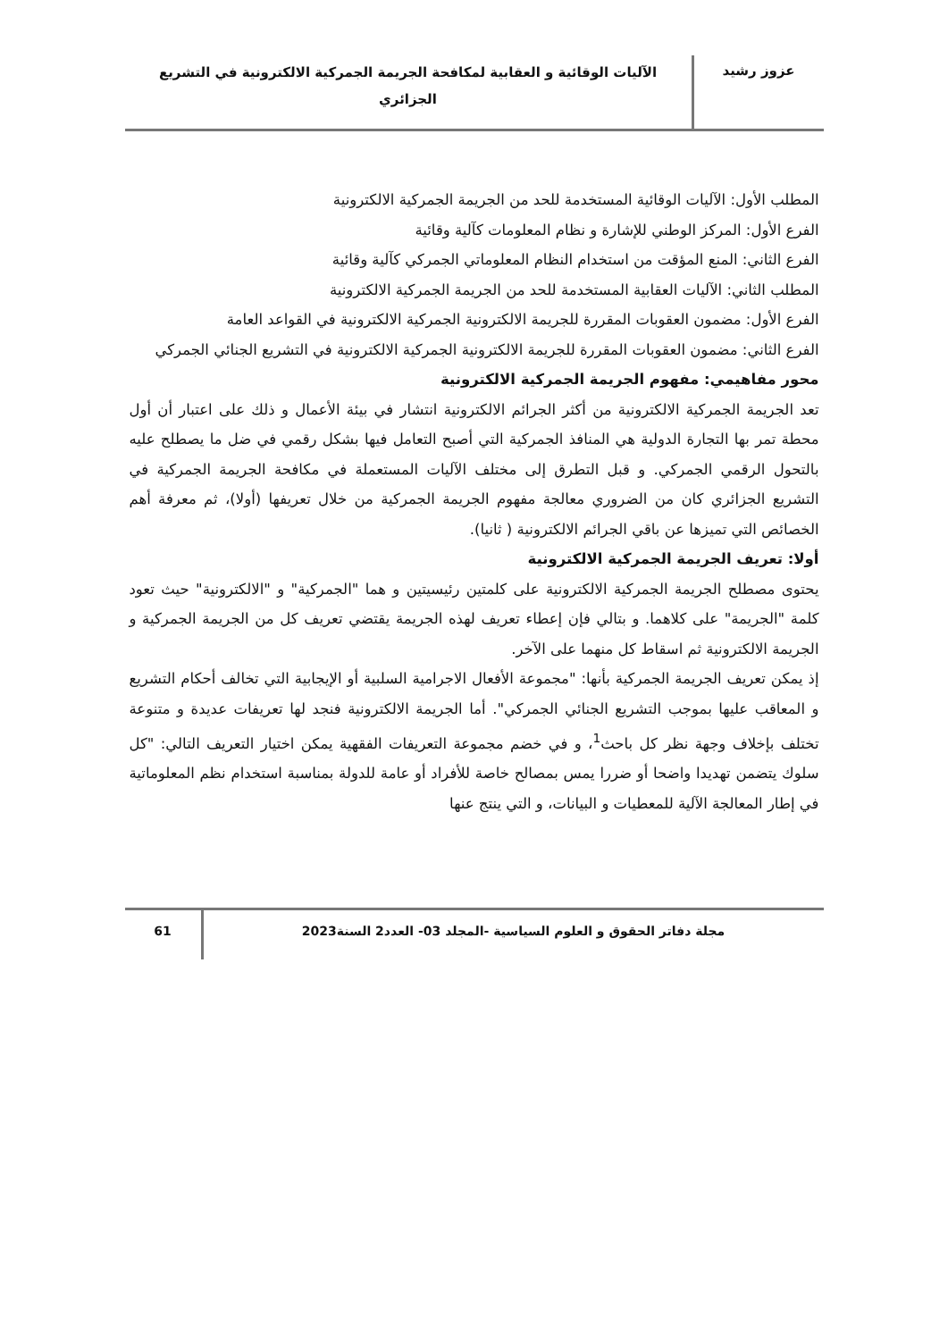عزوز رشيد
الآليات الوقائية و العقابية لمكافحة الجريمة الجمركية الالكترونية في التشريع
الجزائري
المطلب الأول: الآليات الوقائية المستخدمة للحد من الجريمة الجمركية الالكترونية
الفرع الأول: المركز الوطني للإشارة و نظام المعلومات كآلية وقائية
الفرع الثاني: المنع المؤقت من استخدام النظام المعلوماتي الجمركي كآلية وقائية
المطلب الثاني: الآليات العقابية المستخدمة للحد من الجريمة الجمركية الالكترونية
الفرع الأول: مضمون العقوبات المقررة للجريمة الالكترونية الجمركية الالكترونية في القواعد العامة
الفرع الثاني: مضمون العقوبات المقررة للجريمة الالكترونية الجمركية الالكترونية في التشريع الجنائي الجمركي
محور مفاهيمي: مفهوم الجريمة الجمركية الالكترونية
تعد الجريمة الجمركية الالكترونية من أكثر الجرائم الالكترونية انتشار في بيئة الأعمال و ذلك على اعتبار أن أول محطة تمر بها التجارة الدولية هي المنافذ الجمركية التي أصبح التعامل فيها بشكل رقمي في ضل ما يصطلح عليه بالتحول الرقمي الجمركي. و قبل التطرق إلى مختلف الآليات المستعملة في مكافحة الجريمة الجمركية في التشريع الجزائري كان من الضروري معالجة مفهوم الجريمة الجمركية من خلال تعريفها (أولا)، ثم معرفة أهم الخصائص التي تميزها عن باقي الجرائم الالكترونية ( ثانيا).
أولا: تعريف الجريمة الجمركية الالكترونية
يحتوى مصطلح الجريمة الجمركية الالكترونية على كلمتين رئيسيتين و هما "الجمركية" و "الالكترونية" حيث تعود كلمة "الجريمة" على كلاهما. و بتالي فإن إعطاء تعريف لهذه الجريمة يقتضي تعريف كل من الجريمة الجمركية و الجريمة الالكترونية ثم اسقاط كل منهما على الآخر.
إذ يمكن تعريف الجريمة الجمركية بأنها: "مجموعة الأفعال الاجرامية السلبية أو الإيجابية التي تخالف أحكام التشريع و المعاقب عليها بموجب التشريع الجنائي الجمركي". أما الجريمة الالكترونية فنجد لها تعريفات عديدة و متنوعة تختلف بإخلاف وجهة نظر كل باحث<sup>1</sup>، و في خضم مجموعة التعريفات الفقهية يمكن اختيار التعريف التالي: "كل سلوك يتضمن تهديدا واضحا أو ضررا يمس بمصالح خاصة للأفراد أو عامة للدولة بمناسبة استخدام نظم المعلوماتية في إطار المعالجة الآلية للمعطيات و البيانات، و التي ينتج عنها
مجلة دفاتر الحقوق و العلوم السياسية -المجلد 03- العدد2 السنة2023
61